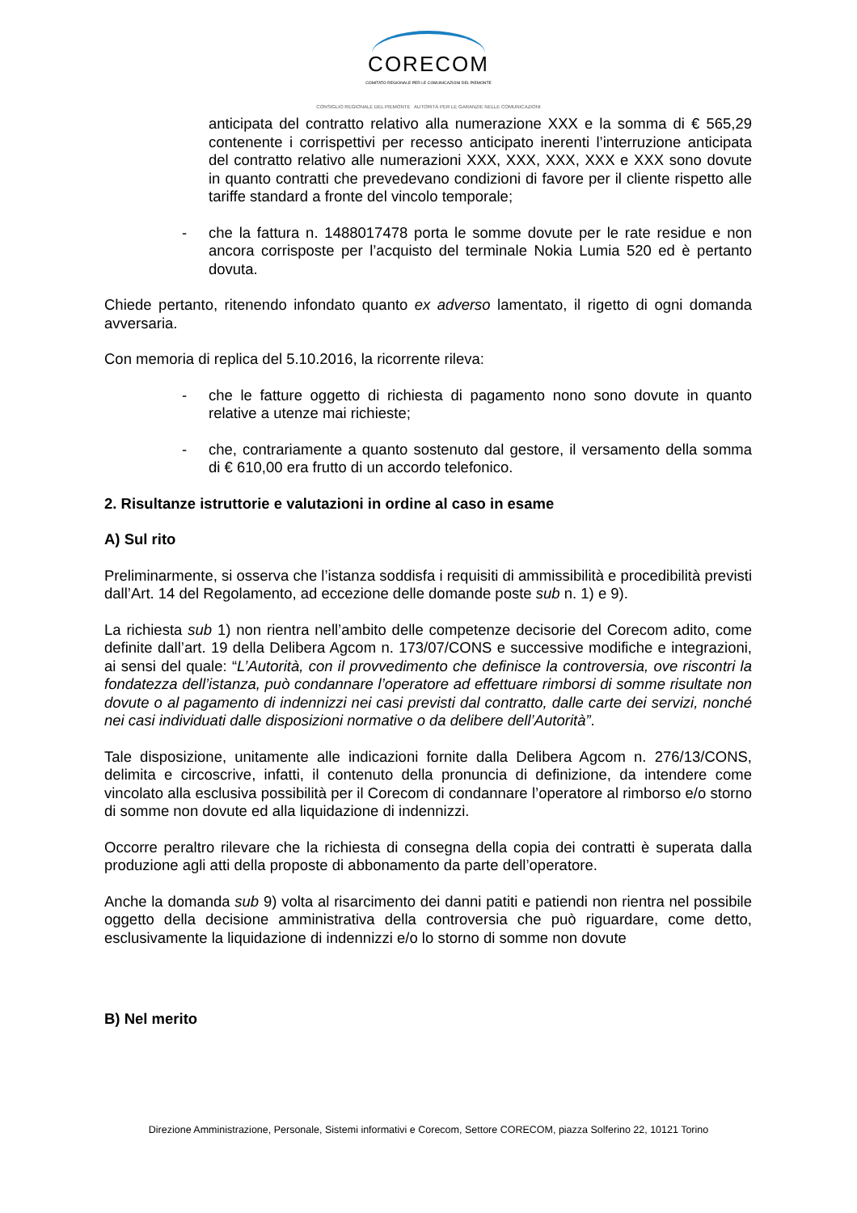CORECOM
COMITATO REGIONALE PER LE COMUNICAZIONI DEL PIEMONTE
CONSIGLIO REGIONALE DEL PIEMONTE AUTORITÀ PER LE GARANZIE NELLE COMUNICAZIONI
anticipata del contratto relativo alla numerazione XXX e la somma di € 565,29 contenente i corrispettivi per recesso anticipato inerenti l’interruzione anticipata del contratto relativo alle numerazioni XXX, XXX, XXX, XXX e XXX sono dovute in quanto contratti che prevedevano condizioni di favore per il cliente rispetto alle tariffe standard a fronte del vincolo temporale;
- che la fattura n. 1488017478 porta le somme dovute per le rate residue e non ancora corrisposte per l’acquisto del terminale Nokia Lumia 520 ed è pertanto dovuta.
Chiede pertanto, ritenendo infondato quanto ex adverso lamentato, il rigetto di ogni domanda avversaria.
Con memoria di replica del 5.10.2016, la ricorrente rileva:
- che le fatture oggetto di richiesta di pagamento nono sono dovute in quanto relative a utenze mai richieste;
- che, contrariamente a quanto sostenuto dal gestore, il versamento della somma di € 610,00 era frutto di un accordo telefonico.
2. Risultanze istruttorie e valutazioni in ordine al caso in esame
A) Sul rito
Preliminarmente, si osserva che l’istanza soddisfa i requisiti di ammissibilità e procedibilità previsti dall’Art. 14 del Regolamento, ad eccezione delle domande poste sub n. 1) e 9).
La richiesta sub 1) non rientra nell’ambito delle competenze decisorie del Corecom adito, come definite dall’art. 19 della Delibera Agcom n. 173/07/CONS e successive modifiche e integrazioni, ai sensi del quale: “L’Autorità, con il provvedimento che definisce la controversia, ove riscontri la fondatezza dell’istanza, può condannare l’operatore ad effettuare rimborsi di somme risultate non dovute o al pagamento di indennizzi nei casi previsti dal contratto, dalle carte dei servizi, nonché nei casi individuati dalle disposizioni normative o da delibere dell’Autorità”.
Tale disposizione, unitamente alle indicazioni fornite dalla Delibera Agcom n. 276/13/CONS, delimita e circoscrive, infatti, il contenuto della pronuncia di definizione, da intendere come vincolato alla esclusiva possibilità per il Corecom di condannare l’operatore al rimborso e/o storno di somme non dovute ed alla liquidazione di indennizzi.
Occorre peraltro rilevare che la richiesta di consegna della copia dei contratti è superata dalla produzione agli atti della proposte di abbonamento da parte dell’operatore.
Anche la domanda sub 9) volta al risarcimento dei danni patiti e patiendi non rientra nel possibile oggetto della decisione amministrativa della controversia che può riguardare, come detto, esclusivamente la liquidazione di indennizzi e/o lo storno di somme non dovute
B) Nel merito
Direzione Amministrazione, Personale, Sistemi informativi e Corecom, Settore CORECOM, piazza Solferino 22, 10121 Torino